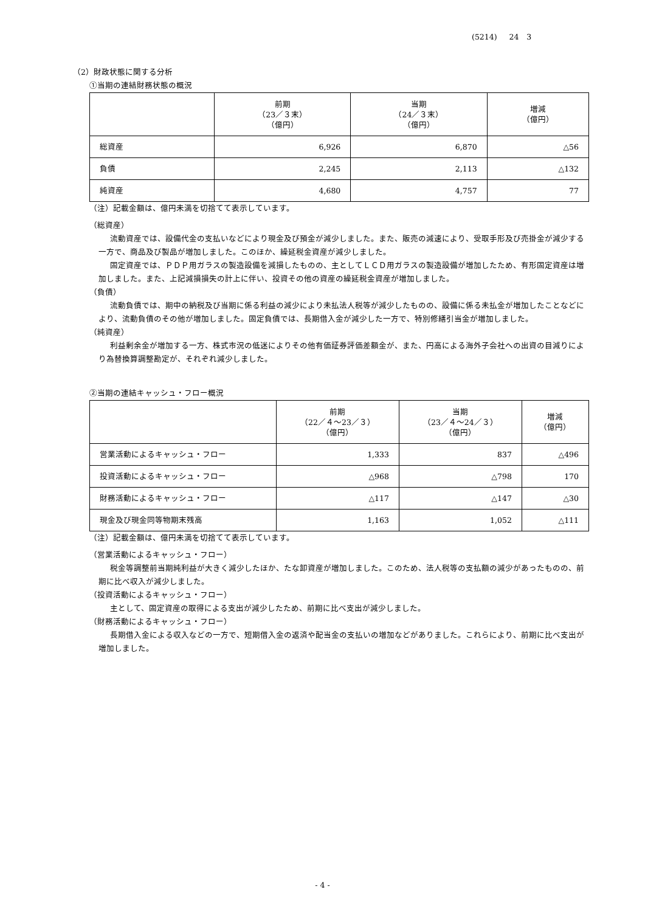(5214) 24　3
（2）財政状態に関する分析
①当期の連結財務状態の概況
| | 前期 （23／３末） （億円） | 当期 （24／３末） （億円） | 増減 （億円） |
| --- | --- | --- | --- |
| 総資産 | 6,926 | 6,870 | △56 |
| 負債 | 2,245 | 2,113 | △132 |
| 純資産 | 4,680 | 4,757 | 77 |
（注）記載金額は、億円未満を切捨てて表示しています。
（総資産）
流動資産では、設備代金の支払いなどにより現金及び預金が減少しました。また、販売の減速により、受取手形及び売掛金が減少する一方で、商品及び製品が増加しました。このほか、繰延税金資産が減少しました。
固定資産では、ＰＤＰ用ガラスの製造設備を減損したものの、主としてＬＣＤ用ガラスの製造設備が増加したため、有形固定資産は増加しました。また、上記減損損失の計上に伴い、投資その他の資産の繰延税金資産が増加しました。
（負債）
流動負債では、期中の納税及び当期に係る利益の減少により未払法人税等が減少したものの、設備に係る未払金が増加したことなどにより、流動負債のその他が増加しました。固定負債では、長期借入金が減少した一方で、特別修繕引当金が増加しました。
（純資産）
利益剰余金が増加する一方、株式市況の低迷によりその他有価証券評価差額金が、また、円高による海外子会社への出資の目減りにより為替換算調整勘定が、それぞれ減少しました。
②当期の連結キャッシュ・フロー概況
| | 前期 （22／４～23／３） （億円） | 当期 （23／４～24／３） （億円） | 増減 （億円） |
| --- | --- | --- | --- |
| 営業活動によるキャッシュ・フロー | 1,333 | 837 | △496 |
| 投資活動によるキャッシュ・フロー | △968 | △798 | 170 |
| 財務活動によるキャッシュ・フロー | △117 | △147 | △30 |
| 現金及び現金同等物期末残高 | 1,163 | 1,052 | △111 |
（注）記載金額は、億円未満を切捨てて表示しています。
（営業活動によるキャッシュ・フロー）
税金等調整前当期純利益が大きく減少したほか、たな卸資産が増加しました。このため、法人税等の支払額の減少があったものの、前期に比べ収入が減少しました。
（投資活動によるキャッシュ・フロー）
主として、固定資産の取得による支出が減少したため、前期に比べ支出が減少しました。
（財務活動によるキャッシュ・フロー）
長期借入金による収入などの一方で、短期借入金の返済や配当金の支払いの増加などがありました。これらにより、前期に比べ支出が増加しました。
- 4 -